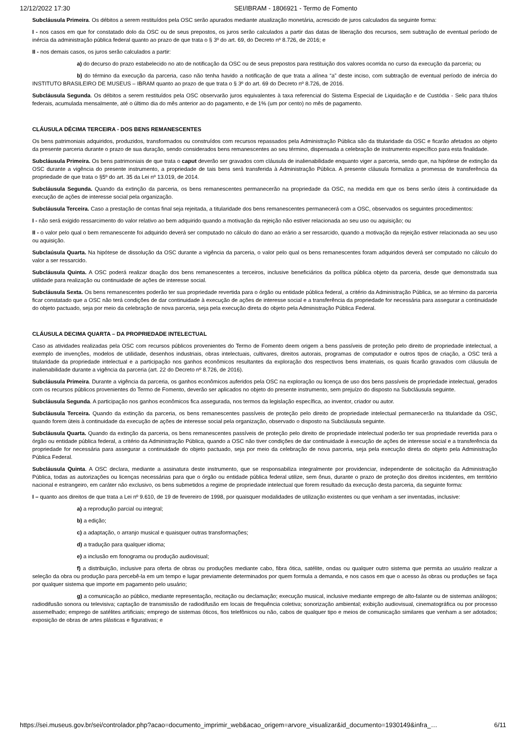12/12/2022 17:30 SEI/IBRAM - 1806921 - Termo de Fomento
Subcláusula Primeira. Os débitos a serem restituídos pela OSC serão apurados mediante atualização monetária, acrescido de juros calculados da seguinte forma:
I - nos casos em que for constatado dolo da OSC ou de seus prepostos, os juros serão calculados a partir das datas de liberação dos recursos, sem subtração de eventual período de inércia da administração pública federal quanto ao prazo de que trata o § 3º do art. 69, do Decreto nº 8.726, de 2016; e
II - nos demais casos, os juros serão calculados a partir:
a) do decurso do prazo estabelecido no ato de notificação da OSC ou de seus prepostos para restituição dos valores ocorrida no curso da execução da parceria; ou
b) do término da execução da parceria, caso não tenha havido a notificação de que trata a alínea “a” deste inciso, com subtração de eventual período de inércia do INSTITUTO BRASILEIRO DE MUSEUS – IBRAM quanto ao prazo de que trata o § 3º do art. 69 do Decreto nº 8.726, de 2016.
Subcláusula Segunda. Os débitos a serem restituídos pela OSC observarão juros equivalentes à taxa referencial do Sistema Especial de Liquidação e de Custódia - Selic para títulos federais, acumulada mensalmente, até o último dia do mês anterior ao do pagamento, e de 1% (um por cento) no mês de pagamento.
CLÁUSULA DÉCIMA TERCEIRA - DOS BENS REMANESCENTES
Os bens patrimoniais adquiridos, produzidos, transformados ou construídos com recursos repassados pela Administração Pública são da titularidade da OSC e ficarão afetados ao objeto da presente parceria durante o prazo de sua duração, sendo considerados bens remanescentes ao seu término, dispensada a celebração de instrumento específico para esta finalidade.
Subcláusula Primeira. Os bens patrimoniais de que trata o caput deverão ser gravados com cláusula de inalienabilidade enquanto viger a parceria, sendo que, na hipótese de extinção da OSC durante a vigência do presente instrumento, a propriedade de tais bens será transferida à Administração Pública. A presente cláusula formaliza a promessa de transferência da propriedade de que trata o §5º do art. 35 da Lei nº 13.019, de 2014.
Subcláusula Segunda. Quando da extinção da parceria, os bens remanescentes permanecerão na propriedade da OSC, na medida em que os bens serão úteis à continuidade da execução de ações de interesse social pela organização.
Subcláusula Terceira. Caso a prestação de contas final seja rejeitada, a titularidade dos bens remanescentes permanecerá com a OSC, observados os seguintes procedimentos:
I - não será exigido ressarcimento do valor relativo ao bem adquirido quando a motivação da rejeição não estiver relacionada ao seu uso ou aquisição; ou
II - o valor pelo qual o bem remanescente foi adquirido deverá ser computado no cálculo do dano ao erário a ser ressarcido, quando a motivação da rejeição estiver relacionada ao seu uso ou aquisição.
Subclaúsula Quarta. Na hipótese de dissolução da OSC durante a vigência da parceria, o valor pelo qual os bens remanescentes foram adquiridos deverá ser computado no cálculo do valor a ser ressarcido.
Subcláusula Quinta. A OSC poderá realizar doação dos bens remanescentes a terceiros, inclusive beneficiários da política pública objeto da parceria, desde que demonstrada sua utilidade para realização ou continuidade de ações de interesse social.
Subcláusula Sexta. Os bens remanescentes poderão ter sua propriedade revertida para o órgão ou entidade pública federal, a critério da Administração Pública, se ao término da parceria ficar constatado que a OSC não terá condições de dar continuidade à execução de ações de interesse social e a transferência da propriedade for necessária para assegurar a continuidade do objeto pactuado, seja por meio da celebração de nova parceria, seja pela execução direta do objeto pela Administração Pública Federal.
CLÁUSULA DECIMA QUARTA – DA PROPRIEDADE INTELECTUAL
Caso as atividades realizadas pela OSC com recursos públicos provenientes do Termo de Fomento deem origem a bens passíveis de proteção pelo direito de propriedade intelectual, a exemplo de invenções, modelos de utilidade, desenhos industriais, obras intelectuais, cultivares, direitos autorais, programas de computador e outros tipos de criação, a OSC terá a titularidade da propriedade intelectual e a participação nos ganhos econômicos resultantes da exploração dos respectivos bens imateriais, os quais ficarão gravados com cláusula de inalienabilidade durante a vigência da parceria (art. 22 do Decreto nº 8.726, de 2016).
Subcláusula Primeira. Durante a vigência da parceria, os ganhos econômicos auferidos pela OSC na exploração ou licença de uso dos bens passíveis de propriedade intelectual, gerados com os recursos públicos provenientes do Termo de Fomento, deverão ser aplicados no objeto do presente instrumento, sem prejuízo do disposto na Subcláusula seguinte.
Subcláusula Segunda. A participação nos ganhos econômicos fica assegurada, nos termos da legislação específica, ao inventor, criador ou autor.
Subcláusula Terceira. Quando da extinção da parceria, os bens remanescentes passíveis de proteção pelo direito de propriedade intelectual permanecerão na titularidade da OSC, quando forem úteis à continuidade da execução de ações de interesse social pela organização, observado o disposto na Subcláusula seguinte.
Subcláusula Quarta. Quando da extinção da parceria, os bens remanescentes passíveis de proteção pelo direito de propriedade intelectual poderão ter sua propriedade revertida para o órgão ou entidade pública federal, a critério da Administração Pública, quando a OSC não tiver condições de dar continuidade à execução de ações de interesse social e a transferência da propriedade for necessária para assegurar a continuidade do objeto pactuado, seja por meio da celebração de nova parceria, seja pela execução direta do objeto pela Administração Pública Federal.
Subcláusula Quinta. A OSC declara, mediante a assinatura deste instrumento, que se responsabiliza integralmente por providenciar, independente de solicitação da Administração Pública, todas as autorizações ou licenças necessárias para que o órgão ou entidade pública federal utilize, sem ônus, durante o prazo de proteção dos direitos incidentes, em território nacional e estrangeiro, em caráter não exclusivo, os bens submetidos a regime de propriedade intelectual que forem resultado da execução desta parceria, da seguinte forma:
I – quanto aos direitos de que trata a Lei nº 9.610, de 19 de fevereiro de 1998, por quaisquer modalidades de utilização existentes ou que venham a ser inventadas, inclusive:
a) a reprodução parcial ou integral;
b) a edição;
c) a adaptação, o arranjo musical e quaisquer outras transformações;
d) a tradução para qualquer idioma;
e) a inclusão em fonograma ou produção audiovisual;
f) a distribuição, inclusive para oferta de obras ou produções mediante cabo, fibra ótica, satélite, ondas ou qualquer outro sistema que permita ao usuário realizar a seleção da obra ou produção para percebê-la em um tempo e lugar previamente determinados por quem formula a demanda, e nos casos em que o acesso às obras ou produções se faça por qualquer sistema que importe em pagamento pelo usuário;
g) a comunicação ao público, mediante representação, recitação ou declamação; execução musical, inclusive mediante emprego de alto-falante ou de sistemas análogos; radiodifusão sonora ou televisiva; captação de transmissão de radiodifusão em locais de frequência coletiva; sonorização ambiental; exibição audiovisual, cinematográfica ou por processo assemelhado; emprego de satélites artificiais; emprego de sistemas óticos, fios telefônicos ou não, cabos de qualquer tipo e meios de comunicação similares que venham a ser adotados; exposição de obras de artes plásticas e figurativas; e
https://sei.museus.gov.br/sei/controlador.php?acao=documento_imprimir_web&acao_origem=arvore_visualizar&id_documento=1930149&infra_… 6/11